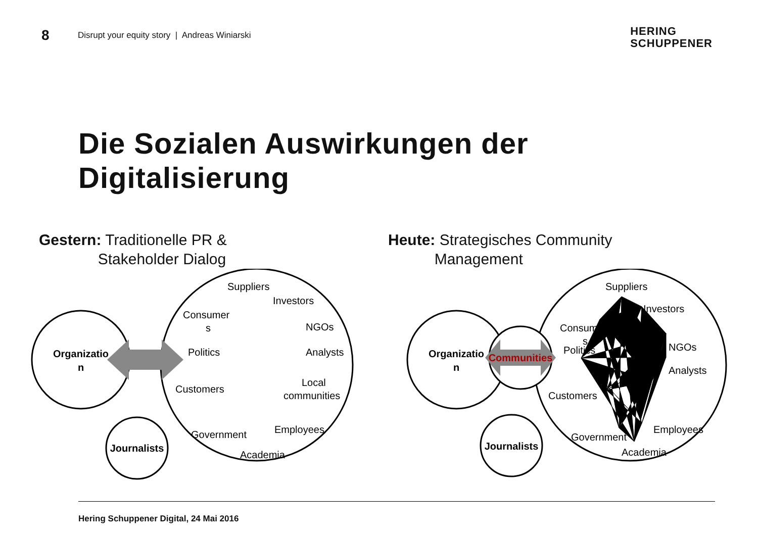8 Disrupt your equity story | Andreas Winiarski
HERING
SCHUPPENER
Die Sozialen Auswirkungen der
Digitalisierung
Gestern: Traditionelle PR &
Stakeholder Dialog
Organizatio
n
Journalists
Suppliers
Investors
Consumer
s
NGOs
Politics
Analysts
Local
communities
Customers
Employees
Government
Academia
Heute: Strategisches Community
Management
Organizatio
n
Communities
Journalists
Suppliers
Investors
Consumer
s
NGOs
Politics
Analysts
Customers
Employees
Government
Academia
Hering Schuppener Digital, 24 Mai 2016